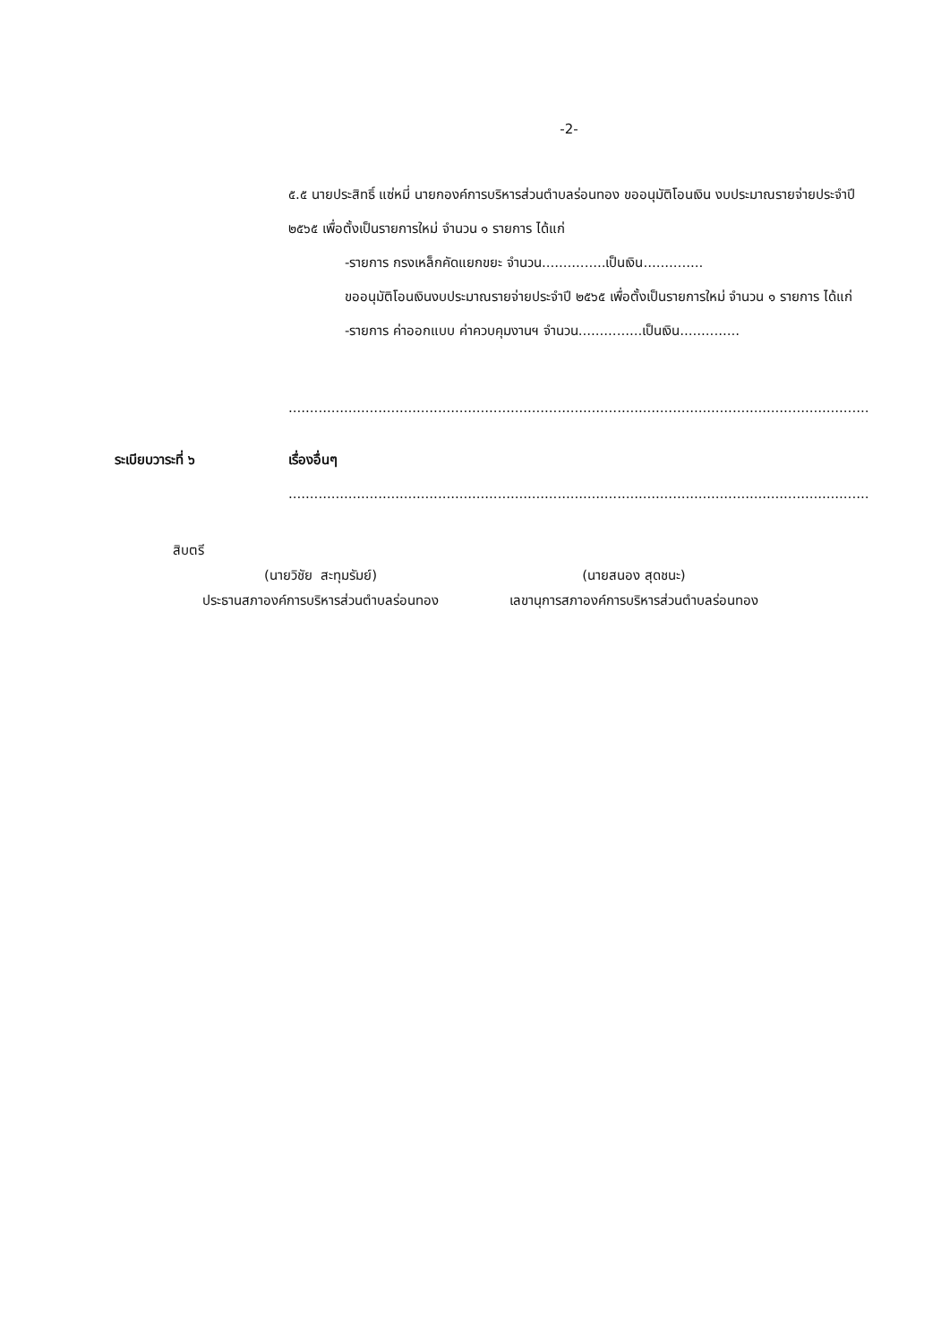-2-
๕.๕ นายประสิทธิ์ แซ่หมี่ นายกองค์การบริหารส่วนตำบลร่อนทอง ขออนุมัติโอนเงิน งบประมาณรายจ่ายประจำปี ๒๕๖๕ เพื่อตั้งเป็นรายการใหม่ จำนวน ๑ รายการ ได้แก่
-รายการ กรงเหล็กคัดแยกขยะ จำนวน...............เป็นเงิน..............
ขออนุมัติโอนเงินงบประมาณรายจ่ายประจำปี ๒๕๖๕ เพื่อตั้งเป็นรายการใหม่ จำนวน ๑ รายการ ได้แก่
-รายการ ค่าออกแบบ ค่าควบคุมงานฯ จำนวน...............เป็นเงิน..............
........................................................................................................................................................
ระเบียบวาระที่ ๖ เรื่องอื่นๆ
........................................................................................................................................................
สิบตรี
(นายวิชัย สะทุมรัมย์) (นายสนอง สุดชนะ)
ประธานสภาองค์การบริหารส่วนตำบลร่อนทอง
เลขานุการสภาองค์การบริหารส่วนตำบลร่อนทอง